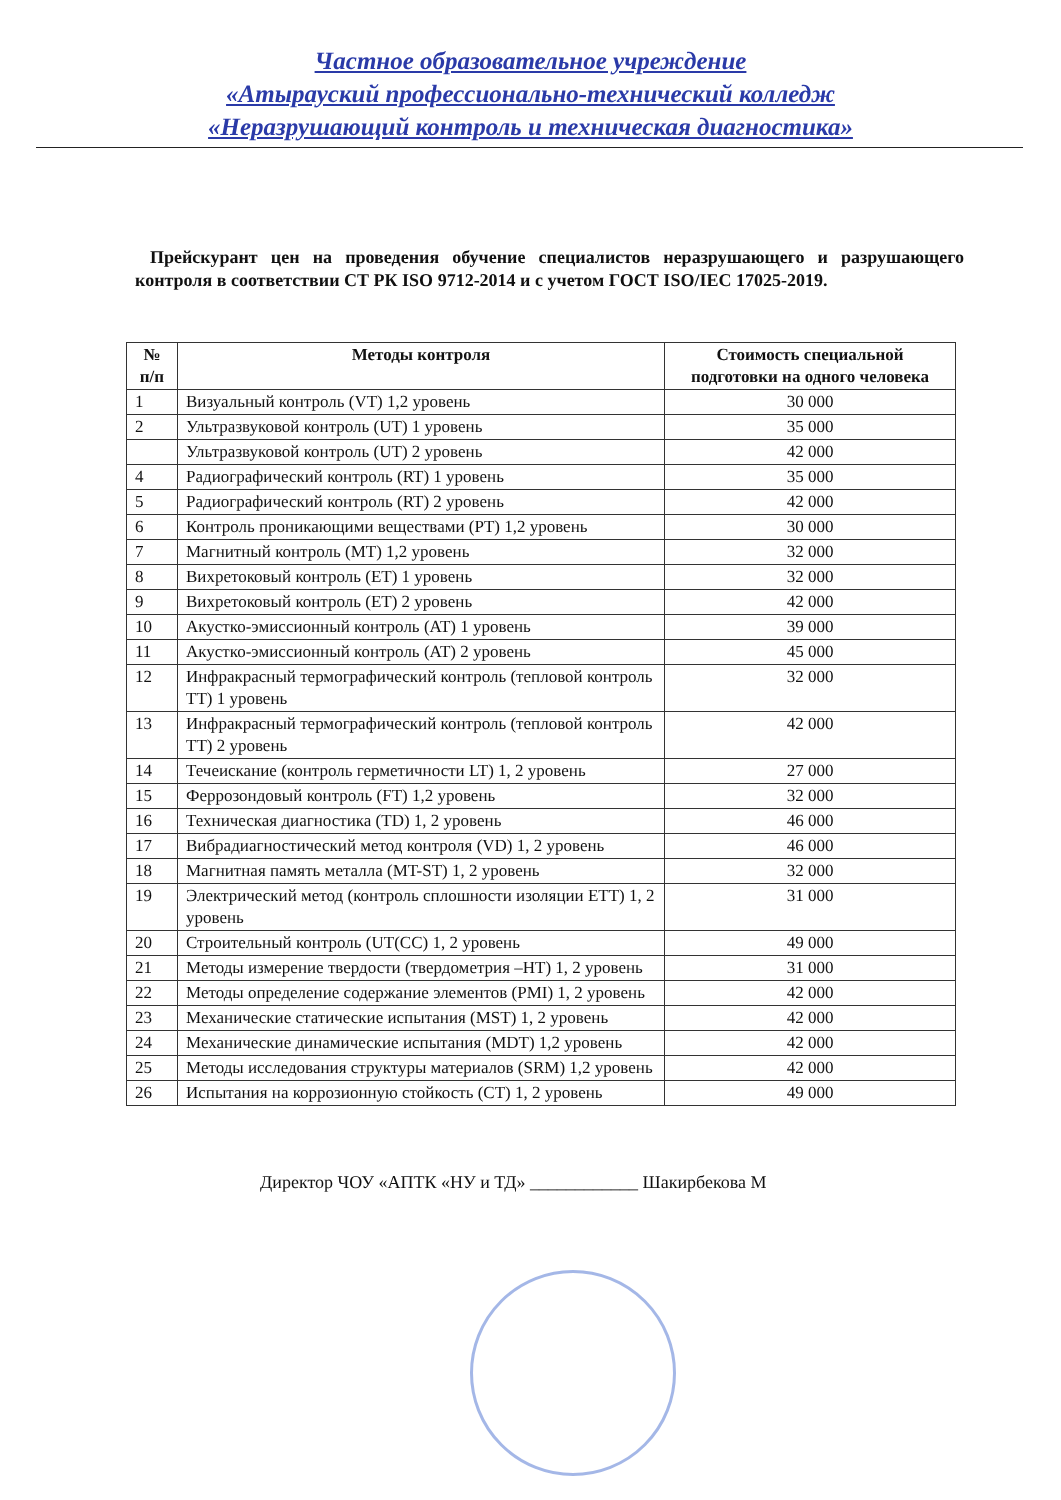Частное образовательное учреждение
«Атырауский профессионально-технический колледж
«Неразрушающий контроль и техническая диагностика»
Прейскурант цен на проведения обучение специалистов неразрушающего и разрушающего контроля в соответствии СТ РК ISO 9712-2014 и с учетом ГОСТ ISO/IEC 17025-2019.
| № п/п | Методы контроля | Стоимость специальной подготовки на одного человека |
| --- | --- | --- |
| 1 | Визуальный контроль (VT) 1,2 уровень | 30 000 |
| 2 | Ультразвуковой контроль (UT) 1 уровень | 35 000 |
| | Ультразвуковой контроль (UT) 2 уровень | 42 000 |
| 4 | Радиографический контроль (RT) 1 уровень | 35 000 |
| 5 | Радиографический контроль (RT) 2 уровень | 42 000 |
| 6 | Контроль проникающими веществами (PT) 1,2 уровень | 30 000 |
| 7 | Магнитный контроль (MT) 1,2 уровень | 32 000 |
| 8 | Вихретоковый контроль (ET) 1 уровень | 32 000 |
| 9 | Вихретоковый контроль (ET) 2 уровень | 42 000 |
| 10 | Акустко-эмиссионный контроль (AT) 1 уровень | 39 000 |
| 11 | Акустко-эмиссионный контроль (AT) 2 уровень | 45 000 |
| 12 | Инфракрасный термографический контроль (тепловой контроль TT) 1 уровень | 32 000 |
| 13 | Инфракрасный термографический контроль (тепловой контроль TT) 2 уровень | 42 000 |
| 14 | Течеискание (контроль герметичности LT) 1, 2 уровень | 27 000 |
| 15 | Феррозондовый контроль (FT) 1,2 уровень | 32 000 |
| 16 | Техническая диагностика (TD) 1, 2 уровень | 46 000 |
| 17 | Вибрадиагностический метод контроля (VD) 1, 2 уровень | 46 000 |
| 18 | Магнитная память металла (MT-ST) 1, 2 уровень | 32 000 |
| 19 | Электрический метод (контроль сплошности изоляции ETT) 1, 2 уровень | 31 000 |
| 20 | Строительный контроль (UT(CC) 1, 2 уровень | 49 000 |
| 21 | Методы измерение твердости (твердометрия –HT) 1, 2 уровень | 31 000 |
| 22 | Методы определение содержание элементов (PMI) 1, 2 уровень | 42 000 |
| 23 | Механические статические испытания (MST) 1, 2 уровень | 42 000 |
| 24 | Механические динамические испытания (MDT) 1,2 уровень | 42 000 |
| 25 | Методы исследования структуры материалов (SRM) 1,2 уровень | 42 000 |
| 26 | Испытания на коррозионную стойкость (CT) 1, 2 уровень | 49 000 |
Директор ЧОУ «АПТК «НУ и ТД» ____________ Шакирбекова М